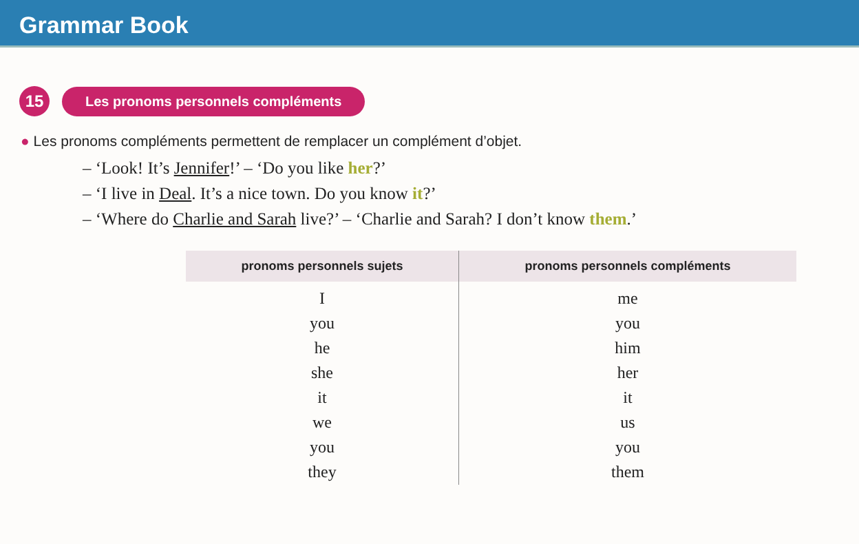Grammar Book
15
Les pronoms personnels compléments
● Les pronoms compléments permettent de remplacer un complément d’objet.
– ‘Look! It’s Jennifer!’ – ‘Do you like her?’
– ‘I live in Deal. It’s a nice town. Do you know it?’
– ‘Where do Charlie and Sarah live?’ – ‘Charlie and Sarah? I don’t know them.’
| pronoms personnels sujets | pronoms personnels compléments |
| --- | --- |
| I you he she it we you they | me you him her it us you them |